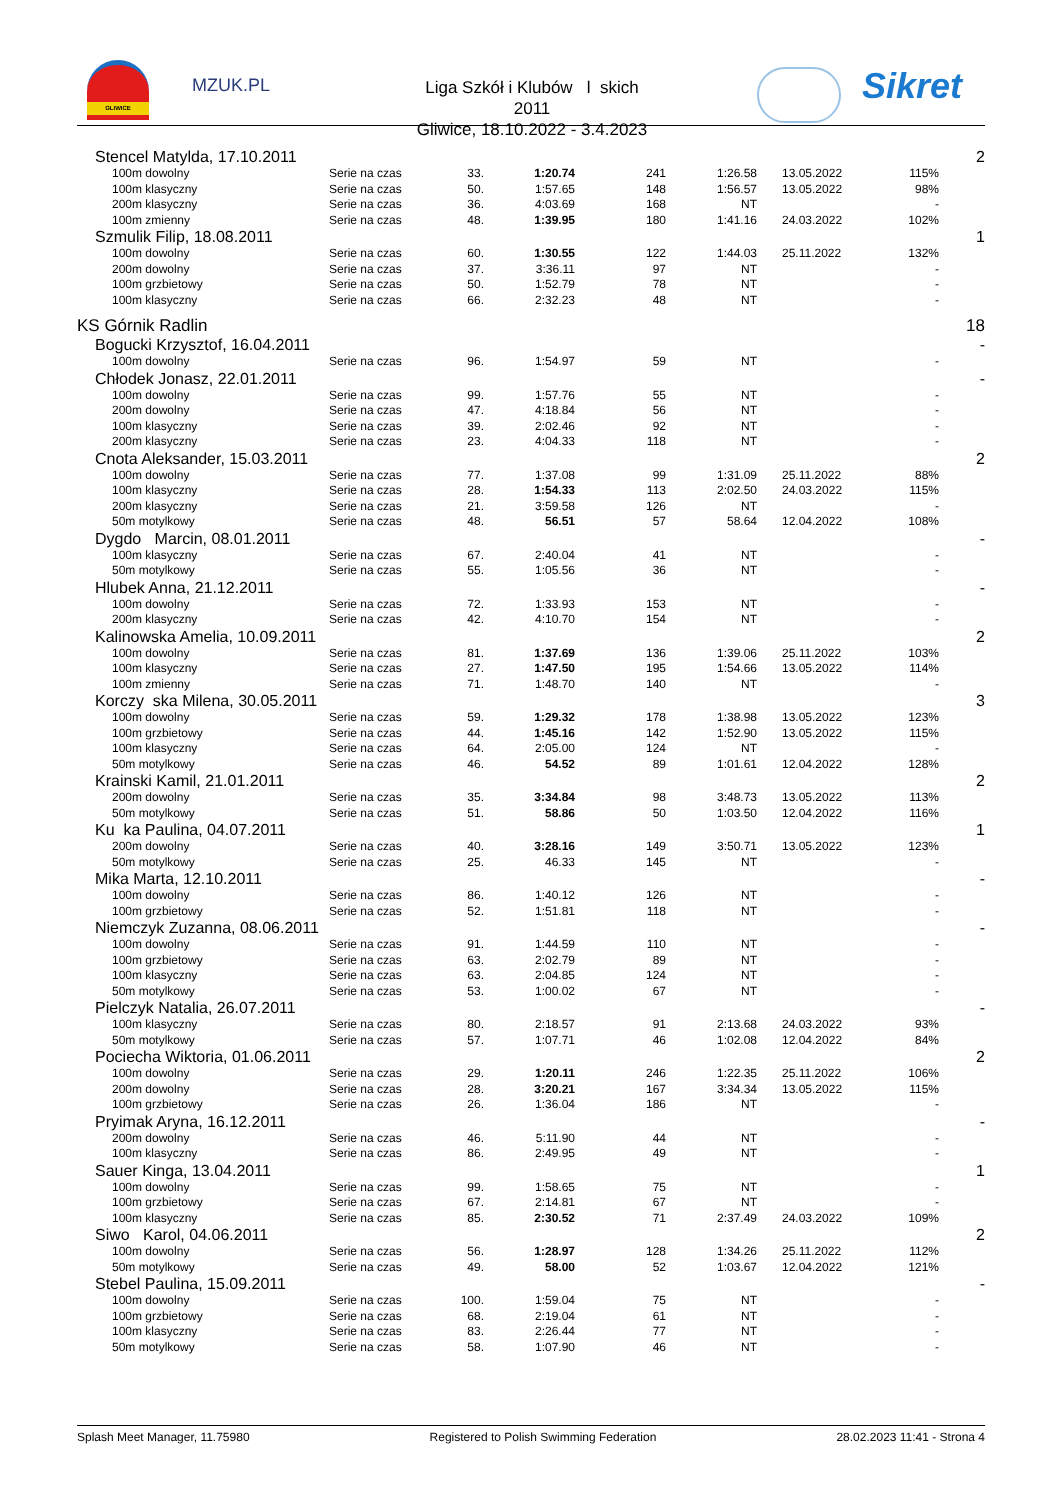GLIWICE
MZUK.PL
Liga Szkół i Klubów l skich 2011
Gliwice, 18.10.2022 - 3.4.2023
Sikret
| Stencel Matylda, 17.10.2011 | | | | | | | | 2 |
| 100m dowolny | Serie na czas | 33. | 1:20.74 | 241 | 1:26.58 | 13.05.2022 | 115% | |
| 100m klasyczny | Serie na czas | 50. | 1:57.65 | 148 | 1:56.57 | 13.05.2022 | 98% | |
| 200m klasyczny | Serie na czas | 36. | 4:03.69 | 168 | NT | | - | |
| 100m zmienny | Serie na czas | 48. | 1:39.95 | 180 | 1:41.16 | 24.03.2022 | 102% | |
| Szmulik Filip, 18.08.2011 | | | | | | | | 1 |
| 100m dowolny | Serie na czas | 60. | 1:30.55 | 122 | 1:44.03 | 25.11.2022 | 132% | |
| 200m dowolny | Serie na czas | 37. | 3:36.11 | 97 | NT | | - | |
| 100m grzbietowy | Serie na czas | 50. | 1:52.79 | 78 | NT | | - | |
| 100m klasyczny | Serie na czas | 66. | 2:32.23 | 48 | NT | | - | |
| KS Górnik Radlin | | | | | | | | 18 |
| Bogucki Krzysztof, 16.04.2011 | | | | | | | | - |
| 100m dowolny | Serie na czas | 96. | 1:54.97 | 59 | NT | | - | |
| Chłodek Jonasz, 22.01.2011 | | | | | | | | - |
| 100m dowolny | Serie na czas | 99. | 1:57.76 | 55 | NT | | - | |
| 200m dowolny | Serie na czas | 47. | 4:18.84 | 56 | NT | | - | |
| 100m klasyczny | Serie na czas | 39. | 2:02.46 | 92 | NT | | - | |
| 200m klasyczny | Serie na czas | 23. | 4:04.33 | 118 | NT | | - | |
| Cnota Aleksander, 15.03.2011 | | | | | | | | 2 |
| 100m dowolny | Serie na czas | 77. | 1:37.08 | 99 | 1:31.09 | 25.11.2022 | 88% | |
| 100m klasyczny | Serie na czas | 28. | 1:54.33 | 113 | 2:02.50 | 24.03.2022 | 115% | |
| 200m klasyczny | Serie na czas | 21. | 3:59.58 | 126 | NT | | - | |
| 50m motylkowy | Serie na czas | 48. | 56.51 | 57 | 58.64 | 12.04.2022 | 108% | |
| Dygdo Marcin, 08.01.2011 | | | | | | | | - |
| 100m klasyczny | Serie na czas | 67. | 2:40.04 | 41 | NT | | - | |
| 50m motylkowy | Serie na czas | 55. | 1:05.56 | 36 | NT | | - | |
| Hlubek Anna, 21.12.2011 | | | | | | | | - |
| 100m dowolny | Serie na czas | 72. | 1:33.93 | 153 | NT | | - | |
| 200m klasyczny | Serie na czas | 42. | 4:10.70 | 154 | NT | | - | |
| Kalinowska Amelia, 10.09.2011 | | | | | | | | 2 |
| 100m dowolny | Serie na czas | 81. | 1:37.69 | 136 | 1:39.06 | 25.11.2022 | 103% | |
| 100m klasyczny | Serie na czas | 27. | 1:47.50 | 195 | 1:54.66 | 13.05.2022 | 114% | |
| 100m zmienny | Serie na czas | 71. | 1:48.70 | 140 | NT | | - | |
| Korczy ska Milena, 30.05.2011 | | | | | | | | 3 |
| 100m dowolny | Serie na czas | 59. | 1:29.32 | 178 | 1:38.98 | 13.05.2022 | 123% | |
| 100m grzbietowy | Serie na czas | 44. | 1:45.16 | 142 | 1:52.90 | 13.05.2022 | 115% | |
| 100m klasyczny | Serie na czas | 64. | 2:05.00 | 124 | NT | | - | |
| 50m motylkowy | Serie na czas | 46. | 54.52 | 89 | 1:01.61 | 12.04.2022 | 128% | |
| Krainski Kamil, 21.01.2011 | | | | | | | | 2 |
| 200m dowolny | Serie na czas | 35. | 3:34.84 | 98 | 3:48.73 | 13.05.2022 | 113% | |
| 50m motylkowy | Serie na czas | 51. | 58.86 | 50 | 1:03.50 | 12.04.2022 | 116% | |
| Ku ka Paulina, 04.07.2011 | | | | | | | | 1 |
| 200m dowolny | Serie na czas | 40. | 3:28.16 | 149 | 3:50.71 | 13.05.2022 | 123% | |
| 50m motylkowy | Serie na czas | 25. | 46.33 | 145 | NT | | - | |
| Mika Marta, 12.10.2011 | | | | | | | | - |
| 100m dowolny | Serie na czas | 86. | 1:40.12 | 126 | NT | | - | |
| 100m grzbietowy | Serie na czas | 52. | 1:51.81 | 118 | NT | | - | |
| Niemczyk Zuzanna, 08.06.2011 | | | | | | | | - |
| 100m dowolny | Serie na czas | 91. | 1:44.59 | 110 | NT | | - | |
| 100m grzbietowy | Serie na czas | 63. | 2:02.79 | 89 | NT | | - | |
| 100m klasyczny | Serie na czas | 63. | 2:04.85 | 124 | NT | | - | |
| 50m motylkowy | Serie na czas | 53. | 1:00.02 | 67 | NT | | - | |
| Pielczyk Natalia, 26.07.2011 | | | | | | | | - |
| 100m klasyczny | Serie na czas | 80. | 2:18.57 | 91 | 2:13.68 | 24.03.2022 | 93% | |
| 50m motylkowy | Serie na czas | 57. | 1:07.71 | 46 | 1:02.08 | 12.04.2022 | 84% | |
| Pociecha Wiktoria, 01.06.2011 | | | | | | | | 2 |
| 100m dowolny | Serie na czas | 29. | 1:20.11 | 246 | 1:22.35 | 25.11.2022 | 106% | |
| 200m dowolny | Serie na czas | 28. | 3:20.21 | 167 | 3:34.34 | 13.05.2022 | 115% | |
| 100m grzbietowy | Serie na czas | 26. | 1:36.04 | 186 | NT | | - | |
| Pryimak Aryna, 16.12.2011 | | | | | | | | - |
| 200m dowolny | Serie na czas | 46. | 5:11.90 | 44 | NT | | - | |
| 100m klasyczny | Serie na czas | 86. | 2:49.95 | 49 | NT | | - | |
| Sauer Kinga, 13.04.2011 | | | | | | | | 1 |
| 100m dowolny | Serie na czas | 99. | 1:58.65 | 75 | NT | | - | |
| 100m grzbietowy | Serie na czas | 67. | 2:14.81 | 67 | NT | | - | |
| 100m klasyczny | Serie na czas | 85. | 2:30.52 | 71 | 2:37.49 | 24.03.2022 | 109% | |
| Siwo Karol, 04.06.2011 | | | | | | | | 2 |
| 100m dowolny | Serie na czas | 56. | 1:28.97 | 128 | 1:34.26 | 25.11.2022 | 112% | |
| 50m motylkowy | Serie na czas | 49. | 58.00 | 52 | 1:03.67 | 12.04.2022 | 121% | |
| Stebel Paulina, 15.09.2011 | | | | | | | | - |
| 100m dowolny | Serie na czas | 100. | 1:59.04 | 75 | NT | | - | |
| 100m grzbietowy | Serie na czas | 68. | 2:19.04 | 61 | NT | | - | |
| 100m klasyczny | Serie na czas | 83. | 2:26.44 | 77 | NT | | - | |
| 50m motylkowy | Serie na czas | 58. | 1:07.90 | 46 | NT | | - | |
Splash Meet Manager, 11.75980 Registered to Polish Swimming Federation 28.02.2023 11:41 - Strona 4